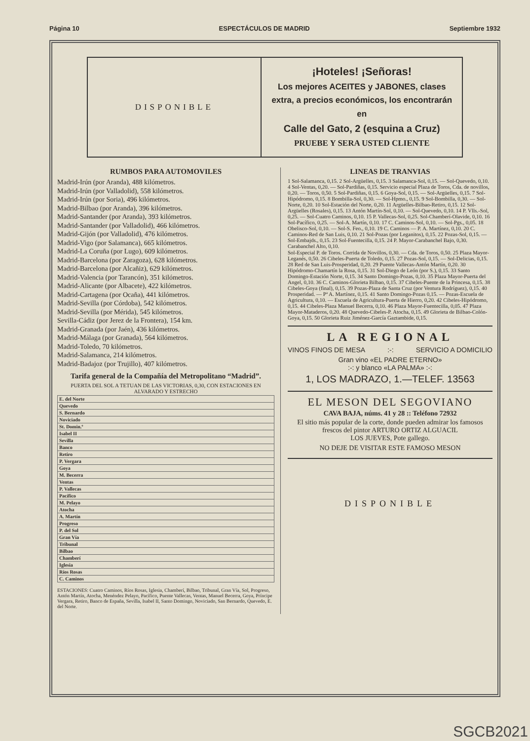Página 10 ESPECTÁCULOS DE MADRID Septiembre 1932
DISPONIBLE
¡Hoteles! ¡Señoras!
Los mejores ACEITES y JABONES, clases extra, a precios económicos, los encontrarán en
Calle del Gato, 2 (esquina a Cruz)
PRUEBE Y SERA USTED CLIENTE
RUMBOS PARA AUTOMOVILES
Madrid-Irún (por Aranda), 488 kilómetros.
Madrid-Irún (por Valladolid), 558 kilómetros.
Madrid-Irún (por Soria), 496 kilómetros.
Madrid-Bilbao (por Aranda), 396 kilómetros.
Madrid-Santander (por Aranda), 393 kilómetros.
Madrid-Santander (por Valladolid), 466 kilómetros.
Madrid-Gijón (por Valladolid), 476 kilómetros.
Madrid-Vigo (por Salamanca), 665 kilómetros.
Madrid-La Coruña (por Lugo), 609 kilómetros.
Madrid-Barcelona (por Zaragoza), 628 kilómetros.
Madrid-Barcelona (por Alcañiz), 629 kilómetros.
Madrid-Valencia (por Tarancón), 351 kilómetros.
Madrid-Alicante (por Albacete), 422 kilómetros.
Madrid-Cartagena (por Ocaña), 441 kilómetros.
Madrid-Sevilla (por Córdoba), 542 kilómetros.
Madrid-Sevilla (por Mérida), 545 kilómetros.
Sevilla-Cádiz (por Jerez de la Frontera), 154 km.
Madrid-Granada (por Jaén), 436 kilómetros.
Madrid-Málaga (por Granada), 564 kilómetros.
Madrid-Toledo, 70 kilómetros.
Madrid-Salamanca, 214 kilómetros.
Madrid-Badajoz (por Trujillo), 407 kilómetros.
Tarifa general de la Compañía del Metropolitano “Madrid”.
PUERTA DEL SOL A TETUAN DE LAS VICTORIAS, 0,30, CON ESTACIONES EN ALVARADO Y ESTRECHO
| E. del Norte |
| --- |
| Quevedo |
| S. Bernardo |
| Noviciado |
| St. Domin.º |
| Isabel II |
| Sevilla |
| Banco |
| Retiro |
| P. Vergara |
| Goya |
| M. Becerra |
| Ventas |
| P. Vallecas |
| Pacífico |
| M. Pelayo |
| Atocha |
| A. Martín |
| Progreso |
| P. del Sol |
| Gran Vía |
| Tribunal |
| Bilbao |
| Chamberí |
| Iglesia |
| Ríos Rosas |
| C. Caminos |
ESTACIONES: Cuatro Caminos, Ríos Rosas, Iglesia, Chamberí, Bilbao, Tribunal, Gran Vía, Sol, Progreso, Antón Martín, Atocha, Menéndez Pelayo, Pacífico, Puente Vallecas, Ventas, Manuel Becerra, Goya, Príncipe Vergara, Retiro, Banco de España, Sevilla, Isabel II, Santo Domingo, Noviciado, San Bernardo, Quevedo, E. del Norte.
LINEAS DE TRANVIAS
1 Sol-Salamanca, 0,15. 2 Sol-Argüelles, 0,15. 3 Salamanca-Sol, 0,15. — Sol-Quevedo, 0,10. 4 Sol-Ventas, 0,20. — Sol-Pardiñas, 0,15. Servicio especial Plaza de Toros, Cda. de novillos, 0,20. — Toros, 0,50. 5 Sol-Pardiñas, 0,15. 6 Goya-Sol, 0,15. — Sol-Argüelles, 0,15. 7 Sol-Hipódromo, 0,15. 8 Bombilla-Sol, 0,30. — Sol-Hpmo., 0,15. 9 Sol-Bombilla, 0,30. — Sol-Norte, 0,20. 10 Sol-Estación del Norte, 0,20. 11 Argüelles-Bilbao-Retiro, 0,15. 12 Sol-Argüelles (Rosales), 0,15. 13 Antón Martín-Sol, 0,10. — Sol-Quevedo, 0,10. 14 P. Vlls.-Sol, 0,25. — Sol-Cuatro Caminos, 0,10. 15 P. Vallecas-Sol, 0,25. Sol-Chamberí-Olavide, 0,10. 16 Sol-Pacífico, 0,25. — Sol-A. Martín, 0,10. 17 C. Caminos-Sol, 0,10. — Sol-Pgs., 0,05. 18 Obelisco-Sol, 0,10. — Sol-S. Feo., 0,10. 19 C. Caminos — P. A. Martínez, 0,10. 20 C. Caminos-Red de San Luis, 0,10. 21 Sol-Pozas (por Leganitos), 0,15. 22 Pozas-Sol, 0,15. — Sol-Embajds., 0,15. 23 Sol-Fuentecilla, 0,15. 24 P. Mayor-Carabanchel Bajo, 0,30. Carabanchel Alto, 0,10.
Sol-Especial P. de Toros. Corrida de Novillos, 0,30. — Cda. de Toros, 0,50. 25 Plaza Mayor-Leganés, 0,50. 26 Cibeles-Puerta de Toledo, 0,15. 27 Pozas-Sol, 0,15. — Sol-Delicias, 0,15. 28 Red de San Luis-Prosperidad, 0,20. 29 Puente Vallecas-Antón Martín, 0,20. 30 Hipódromo-Chamartín la Rosa, 0,15. 31 Sol-Diego de León (por S.), 0,15. 33 Santo Domingo-Estación Norte, 0,15. 34 Santo Domingo-Pozas, 0,10. 35 Plaza Mayor-Puerta del Angel, 0,10. 36 C. Caminos-Glorieta Bilbao, 0,15. 37 Cibeles-Puente de la Princesa, 0,15. 38 Cibeles-Goya (final), 0,15. 39 Pozas-Plaza de Santa Cruz (por Ventura Rodríguez), 0,15. 40 Prosperidad. — Pª A. Martínez, 0,15. 41 Santo Domingo-Pozas 0,15. — Pozas-Escuela de Agricultura, 0,10. — Escuela de Agricultura-Puerta de Hierro, 0,20. 42 Cibeles-Hipódromo, 0,15. 44 Cibeles-Plaza Manuel Becerra, 0,10. 46 Plaza Mayor-Fuentecilla, 0,05. 47 Plaza Mayor-Mataderos, 0,20. 48 Quevedo-Cibeles-P. Atocha, 0,15. 49 Glorieta de Bilbao-Colón-Goya, 0,15. 50 Glorieta Ruiz Jiménez-García Gaztambide, 0,15.
LA REGIONAL
VINOS FINOS DE MESA:-: SERVICIO A DOMICILIO
Gran vino «EL PADRE ETERNO»
:-: y blanco «LA PALMA» :-:
1, LOS MADRAZO, 1.—TELEF. 13563
EL MESON DEL SEGOVIANO
CAVA BAJA, núms. 41 y 28 :: Teléfono 72932
El sitio más popular de la corte, donde pueden admirar los famosos frescos del pintor ARTURO ORTIZ ALGUACIL
LOS JUEVES, Pote gallego.
NO DEJE DE VISITAR ESTE FAMOSO MESON
DISPONIBLE
SGCB2021